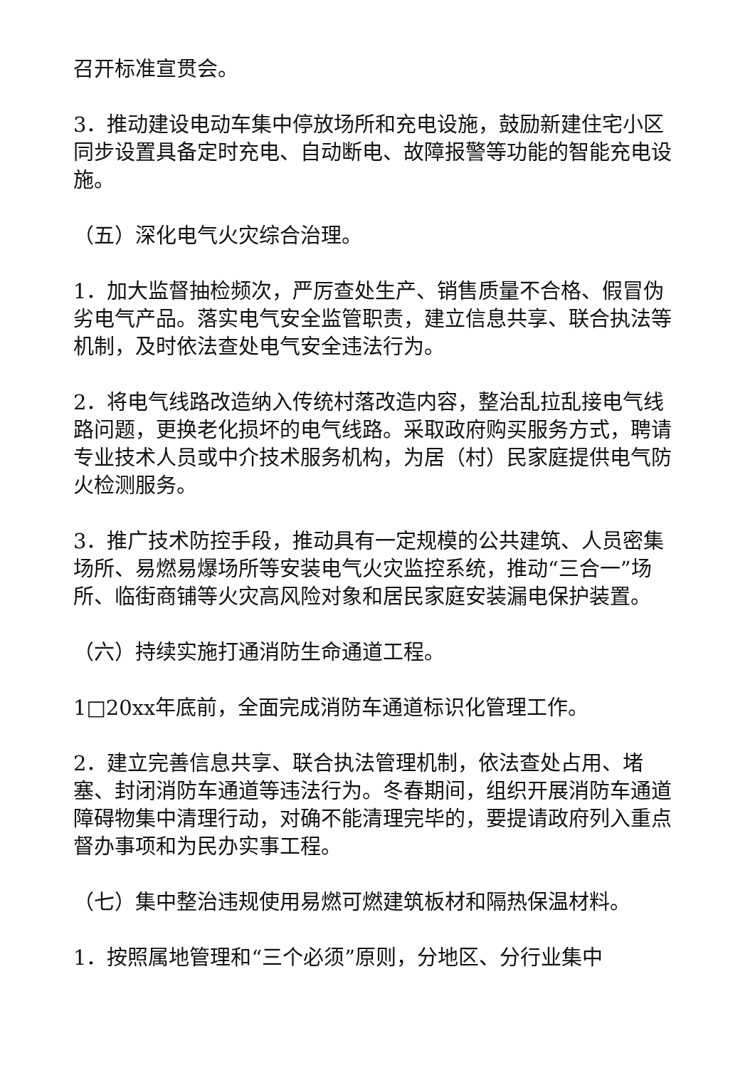召开标准宣贯会。
3．推动建设电动车集中停放场所和充电设施，鼓励新建住宅小区同步设置具备定时充电、自动断电、故障报警等功能的智能充电设施。
（五）深化电气火灾综合治理。
1．加大监督抽检频次，严厉查处生产、销售质量不合格、假冒伪劣电气产品。落实电气安全监管职责，建立信息共享、联合执法等机制，及时依法查处电气安全违法行为。
2．将电气线路改造纳入传统村落改造内容，整治乱拉乱接电气线路问题，更换老化损坏的电气线路。采取政府购买服务方式，聘请专业技术人员或中介技术服务机构，为居（村）民家庭提供电气防火检测服务。
3．推广技术防控手段，推动具有一定规模的公共建筑、人员密集场所、易燃易爆场所等安装电气火灾监控系统，推动“三合一”场所、临街商铺等火灾高风险对象和居民家庭安装漏电保护装置。
（六）持续实施打通消防生命通道工程。
1□20xx年底前，全面完成消防车通道标识化管理工作。
2．建立完善信息共享、联合执法管理机制，依法查处占用、堵塞、封闭消防车通道等违法行为。冬春期间，组织开展消防车通道障碍物集中清理行动，对确不能清理完毕的，要提请政府列入重点督办事项和为民办实事工程。
（七）集中整治违规使用易燃可燃建筑板材和隔热保温材料。
1．按照属地管理和“三个必须”原则，分地区、分行业集中